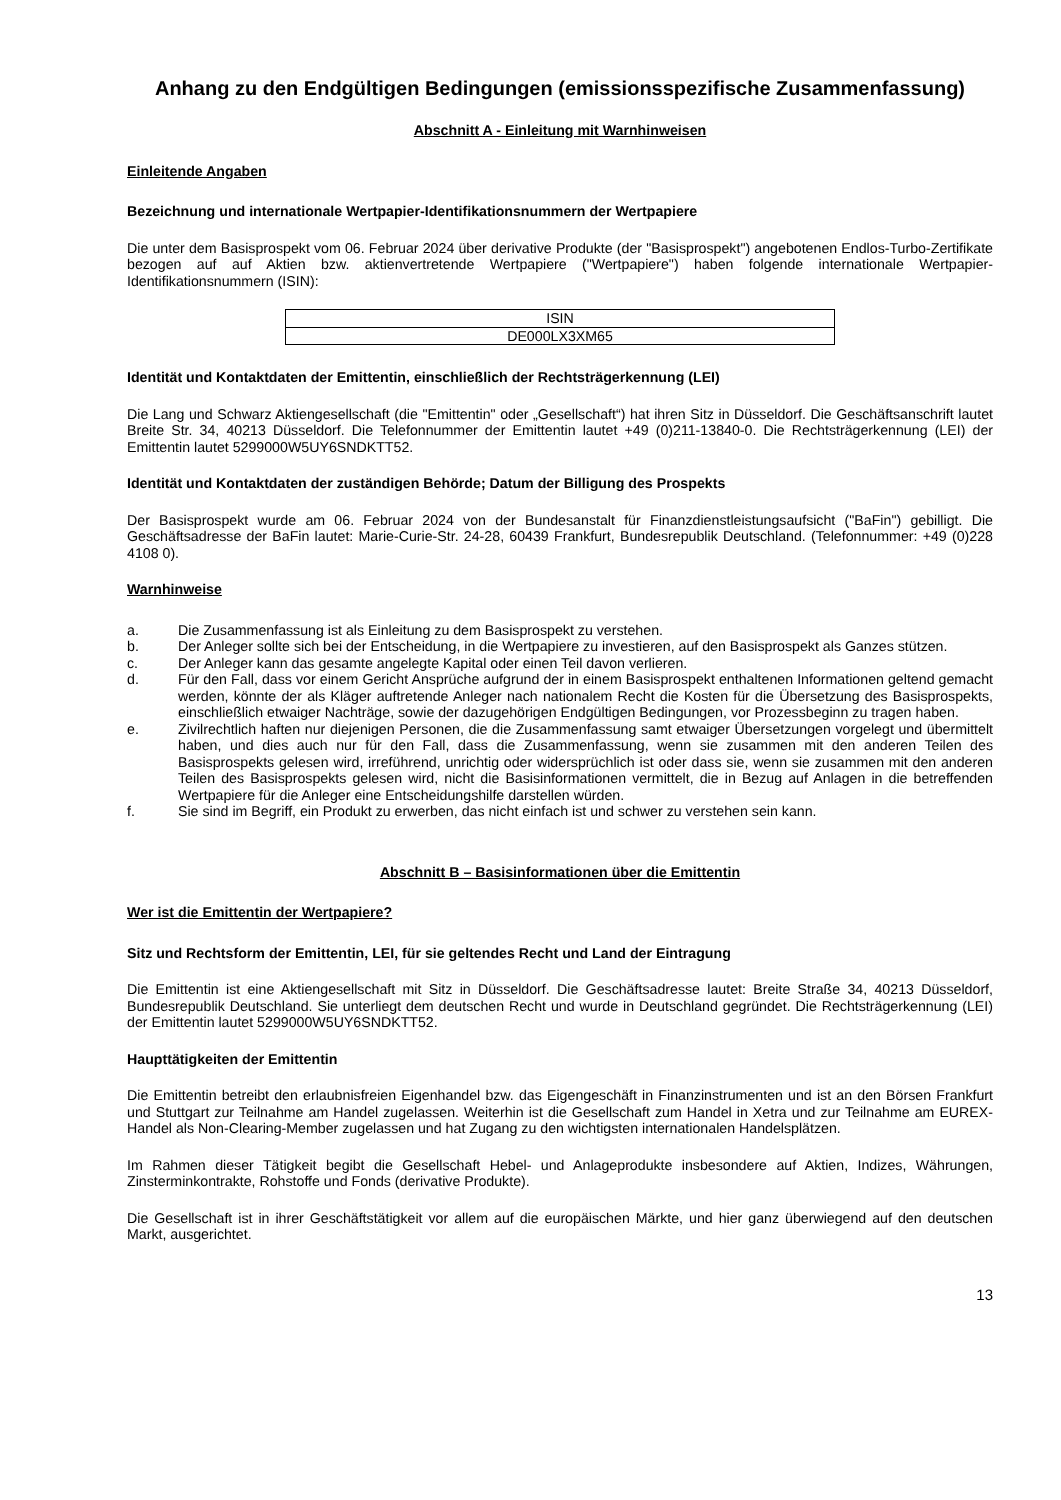Anhang zu den Endgültigen Bedingungen (emissionsspezifische Zusammenfassung)
Abschnitt A - Einleitung mit Warnhinweisen
Einleitende Angaben
Bezeichnung und internationale Wertpapier-Identifikationsnummern der Wertpapiere
Die unter dem Basisprospekt vom 06. Februar 2024 über derivative Produkte (der "Basisprospekt") angebotenen Endlos-Turbo-Zertifikate bezogen auf auf Aktien bzw. aktienvertretende Wertpapiere ("Wertpapiere") haben folgende internationale Wertpapier-Identifikationsnummern (ISIN):
| ISIN |
| DE000LX3XM65 |
Identität und Kontaktdaten der Emittentin, einschließlich der Rechtsträgerkennung (LEI)
Die Lang und Schwarz Aktiengesellschaft (die "Emittentin" oder „Gesellschaft“) hat ihren Sitz in Düsseldorf. Die Geschäftsanschrift lautet Breite Str. 34, 40213 Düsseldorf. Die Telefonnummer der Emittentin lautet +49 (0)211-13840-0. Die Rechtsträgerkennung (LEI) der Emittentin lautet 5299000W5UY6SNDKTT52.
Identität und Kontaktdaten der zuständigen Behörde; Datum der Billigung des Prospekts
Der Basisprospekt wurde am 06. Februar 2024 von der Bundesanstalt für Finanzdienstleistungsaufsicht ("BaFin") gebilligt. Die Geschäftsadresse der BaFin lautet: Marie-Curie-Str. 24-28, 60439 Frankfurt, Bundesrepublik Deutschland. (Telefonnummer: +49 (0)228 4108 0).
Warnhinweise
a. Die Zusammenfassung ist als Einleitung zu dem Basisprospekt zu verstehen.
b. Der Anleger sollte sich bei der Entscheidung, in die Wertpapiere zu investieren, auf den Basisprospekt als Ganzes stützen.
c. Der Anleger kann das gesamte angelegte Kapital oder einen Teil davon verlieren.
d. Für den Fall, dass vor einem Gericht Ansprüche aufgrund der in einem Basisprospekt enthaltenen Informationen geltend gemacht werden, könnte der als Kläger auftretende Anleger nach nationalem Recht die Kosten für die Übersetzung des Basisprospekts, einschließlich etwaiger Nachträge, sowie der dazugehörigen Endgültigen Bedingungen, vor Prozessbeginn zu tragen haben.
e. Zivilrechtlich haften nur diejenigen Personen, die die Zusammenfassung samt etwaiger Übersetzungen vorgelegt und übermittelt haben, und dies auch nur für den Fall, dass die Zusammenfassung, wenn sie zusammen mit den anderen Teilen des Basisprospekts gelesen wird, irreführend, unrichtig oder widersprüchlich ist oder dass sie, wenn sie zusammen mit den anderen Teilen des Basisprospekts gelesen wird, nicht die Basisinformationen vermittelt, die in Bezug auf Anlagen in die betreffenden Wertpapiere für die Anleger eine Entscheidungshilfe darstellen würden.
f. Sie sind im Begriff, ein Produkt zu erwerben, das nicht einfach ist und schwer zu verstehen sein kann.
Abschnitt B – Basisinformationen über die Emittentin
Wer ist die Emittentin der Wertpapiere?
Sitz und Rechtsform der Emittentin, LEI, für sie geltendes Recht und Land der Eintragung
Die Emittentin ist eine Aktiengesellschaft mit Sitz in Düsseldorf. Die Geschäftsadresse lautet: Breite Straße 34, 40213 Düsseldorf, Bundesrepublik Deutschland. Sie unterliegt dem deutschen Recht und wurde in Deutschland gegründet. Die Rechtsträgerkennung (LEI) der Emittentin lautet 5299000W5UY6SNDKTT52.
Haupttätigkeiten der Emittentin
Die Emittentin betreibt den erlaubnisfreien Eigenhandel bzw. das Eigengeschäft in Finanzinstrumenten und ist an den Börsen Frankfurt und Stuttgart zur Teilnahme am Handel zugelassen. Weiterhin ist die Gesellschaft zum Handel in Xetra und zur Teilnahme am EUREX-Handel als Non-Clearing-Member zugelassen und hat Zugang zu den wichtigsten internationalen Handelsplätzen.
Im Rahmen dieser Tätigkeit begibt die Gesellschaft Hebel- und Anlageprodukte insbesondere auf Aktien, Indizes, Währungen, Zinsterminkontrakte, Rohstoffe und Fonds (derivative Produkte).
Die Gesellschaft ist in ihrer Geschäftstätigkeit vor allem auf die europäischen Märkte, und hier ganz überwiegend auf den deutschen Markt, ausgerichtet.
13